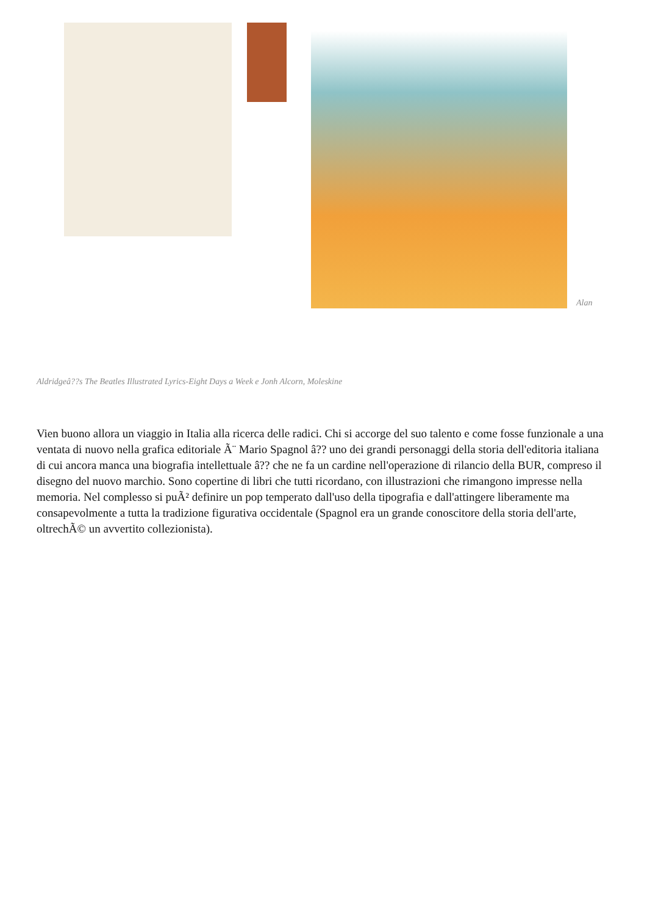Alan
Aldridgeâ??s The Beatles Illustrated Lyrics-Eight Days a Week e Jonh Alcorn, Moleskine
Vien buono allora un viaggio in Italia alla ricerca delle radici. Chi si accorge del suo talento e come fosse funzionale a una ventata di nuovo nella grafica editoriale Ã¨ Mario Spagnol â?? uno dei grandi personaggi della storia dell'editoria italiana di cui ancora manca una biografia intellettuale â?? che ne fa un cardine nell'operazione di rilancio della BUR, compreso il disegno del nuovo marchio. Sono copertine di libri che tutti ricordano, con illustrazioni che rimangono impresse nella memoria. Nel complesso si puÃ² definire un pop temperato dall'uso della tipografia e dall'attingere liberamente ma consapevolmente a tutta la tradizione figurativa occidentale (Spagnol era un grande conoscitore della storia dell'arte, oltrechÃ© un avvertito collezionista).